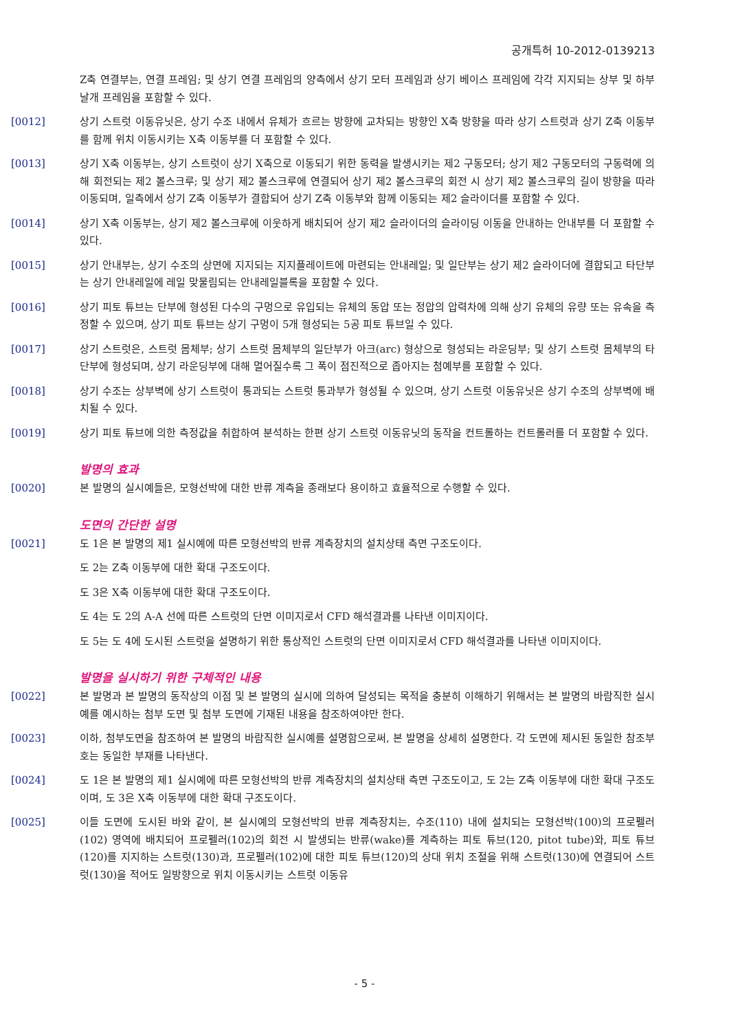공개특허 10-2012-0139213
Z축 연결부는, 연결 프레임; 및 상기 연결 프레임의 양측에서 상기 모터 프레임과 상기 베이스 프레임에 각각 지지되는 상부 및 하부 날개 프레임을 포함할 수 있다.
[0012] 상기 스트럿 이동유닛은, 상기 수조 내에서 유체가 흐르는 방향에 교차되는 방향인 X축 방향을 따라 상기 스트럿과 상기 Z축 이동부를 함께 위치 이동시키는 X축 이동부를 더 포함할 수 있다.
[0013] 상기 X축 이동부는, 상기 스트럿이 상기 X축으로 이동되기 위한 동력을 발생시키는 제2 구동모터; 상기 제2 구동모터의 구동력에 의해 회전되는 제2 볼스크루; 및 상기 제2 볼스크루에 연결되어 상기 제2 볼스크루의 회전 시 상기 제2 볼스크루의 길이 방향을 따라 이동되며, 일측에서 상기 Z축 이동부가 결합되어 상기 Z축 이동부와 함께 이동되는 제2 슬라이더를 포함할 수 있다.
[0014] 상기 X축 이동부는, 상기 제2 볼스크루에 이웃하게 배치되어 상기 제2 슬라이더의 슬라이딩 이동을 안내하는 안내부를 더 포함할 수 있다.
[0015] 상기 안내부는, 상기 수조의 상면에 지지되는 지지플레이트에 마련되는 안내레일; 및 일단부는 상기 제2 슬라이더에 결합되고 타단부는 상기 안내레일에 레일 맞물림되는 안내레일블록을 포함할 수 있다.
[0016] 상기 피토 튜브는 단부에 형성된 다수의 구멍으로 유입되는 유체의 동압 또는 정압의 압력차에 의해 상기 유체의 유량 또는 유속을 측정할 수 있으며, 상기 피토 튜브는 상기 구멍이 5개 형성되는 5공 피토 튜브일 수 있다.
[0017] 상기 스트럿은, 스트럿 몸체부; 상기 스트럿 몸체부의 일단부가 아크(arc) 형상으로 형성되는 라운딩부; 및 상기 스트럿 몸체부의 타단부에 형성되며, 상기 라운딩부에 대해 멀어질수록 그 폭이 점진적으로 좁아지는 첨예부를 포함할 수 있다.
[0018] 상기 수조는 상부벽에 상기 스트럿이 통과되는 스트럿 통과부가 형성될 수 있으며, 상기 스트럿 이동유닛은 상기 수조의 상부벽에 배치될 수 있다.
[0019] 상기 피토 튜브에 의한 측정값을 취합하여 분석하는 한편 상기 스트럿 이동유닛의 동작을 컨트롤하는 컨트롤러를 더 포함할 수 있다.
발명의 효과
[0020] 본 발명의 실시예들은, 모형선박에 대한 반류 계측을 종래보다 용이하고 효율적으로 수행할 수 있다.
도면의 간단한 설명
[0021] 도 1은 본 발명의 제1 실시예에 따른 모형선박의 반류 계측장치의 설치상태 측면 구조도이다.
도 2는 Z축 이동부에 대한 확대 구조도이다.
도 3은 X축 이동부에 대한 확대 구조도이다.
도 4는 도 2의 A-A 선에 따른 스트럿의 단면 이미지로서 CFD 해석결과를 나타낸 이미지이다.
도 5는 도 4에 도시된 스트럿을 설명하기 위한 통상적인 스트럿의 단면 이미지로서 CFD 해석결과를 나타낸 이미지이다.
발명을 실시하기 위한 구체적인 내용
[0022] 본 발명과 본 발명의 동작상의 이점 및 본 발명의 실시에 의하여 달성되는 목적을 충분히 이해하기 위해서는 본 발명의 바람직한 실시예를 예시하는 첨부 도면 및 첨부 도면에 기재된 내용을 참조하여야만 한다.
[0023] 이하, 첨부도면을 참조하여 본 발명의 바람직한 실시예를 설명함으로써, 본 발명을 상세히 설명한다. 각 도면에 제시된 동일한 참조부호는 동일한 부재를 나타낸다.
[0024] 도 1은 본 발명의 제1 실시예에 따른 모형선박의 반류 계측장치의 설치상태 측면 구조도이고, 도 2는 Z축 이동부에 대한 확대 구조도이며, 도 3은 X축 이동부에 대한 확대 구조도이다.
[0025] 이들 도면에 도시된 바와 같이, 본 실시예의 모형선박의 반류 계측장치는, 수조(110) 내에 설치되는 모형선박(100)의 프로펠러(102) 영역에 배치되어 프로펠러(102)의 회전 시 발생되는 반류(wake)를 계측하는 피토 튜브(120, pitot tube)와, 피토 튜브(120)를 지지하는 스트럿(130)과, 프로펠러(102)에 대한 피토 튜브(120)의 상대 위치 조절을 위해 스트럿(130)에 연결되어 스트럿(130)을 적어도 일방향으로 위치 이동시키는 스트럿 이동유
- 5 -